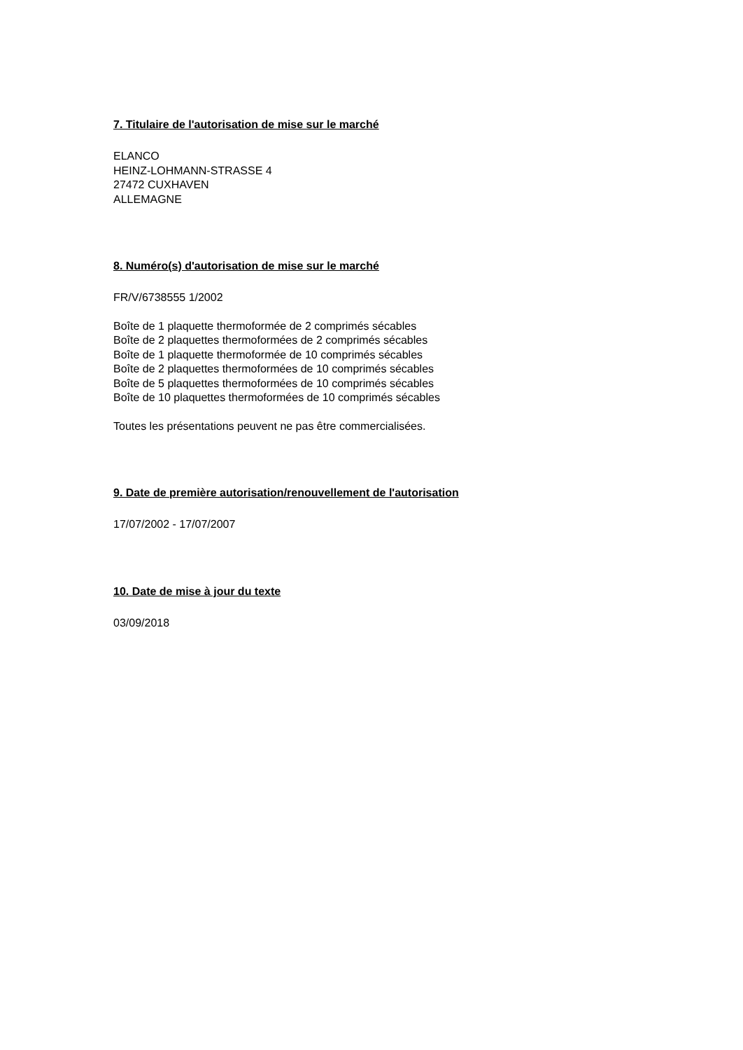7. Titulaire de l'autorisation de mise sur le marché
ELANCO
HEINZ-LOHMANN-STRASSE 4
27472 CUXHAVEN
ALLEMAGNE
8. Numéro(s) d'autorisation de mise sur le marché
FR/V/6738555 1/2002
Boîte de 1 plaquette thermoformée de 2 comprimés sécables
Boîte de 2 plaquettes thermoformées de 2 comprimés sécables
Boîte de 1 plaquette thermoformée de 10 comprimés sécables
Boîte de 2 plaquettes thermoformées de 10 comprimés sécables
Boîte de 5 plaquettes thermoformées de 10 comprimés sécables
Boîte de 10 plaquettes thermoformées de 10 comprimés sécables
Toutes les présentations peuvent ne pas être commercialisées.
9. Date de première autorisation/renouvellement de l'autorisation
17/07/2002 - 17/07/2007
10. Date de mise à jour du texte
03/09/2018